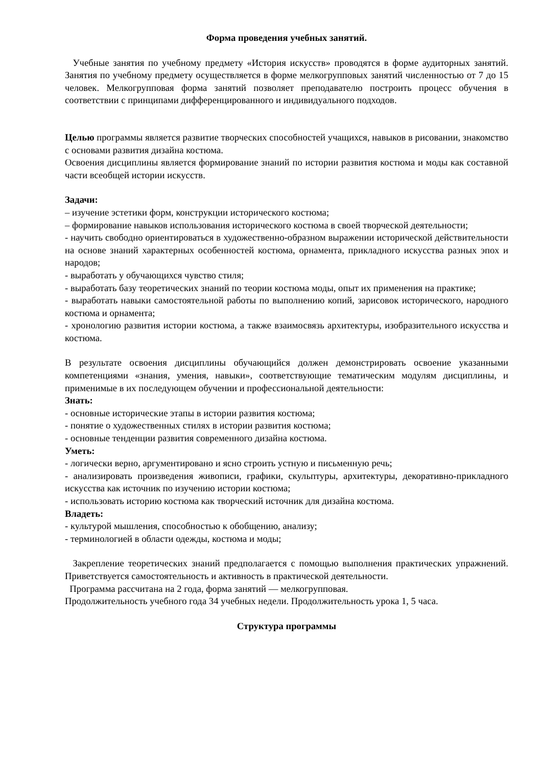Форма проведения учебных занятий.
Учебные занятия по учебному предмету «История искусств» проводятся в форме аудиторных занятий. Занятия по учебному предмету осуществляется в форме мелкогрупповых занятий численностью от 7 до 15 человек. Мелкогрупповая форма занятий позволяет преподавателю построить процесс обучения в соответствии с принципами дифференцированного и индивидуального подходов.
Целью программы является развитие творческих способностей учащихся, навыков в рисовании, знакомство с основами развития дизайна костюма.
Освоения дисциплины является формирование знаний по истории развития костюма и моды как составной части всеобщей истории искусств.
Задачи:
– изучение эстетики форм, конструкции исторического костюма;
– формирование навыков использования исторического костюма в своей творческой деятельности;
- научить свободно ориентироваться в художественно-образном выражении исторической действительности на основе знаний характерных особенностей костюма, орнамента, прикладного искусства разных эпох и народов;
- выработать у обучающихся чувство стиля;
- выработать базу теоретических знаний по теории костюма моды, опыт их применения на практике;
- выработать навыки самостоятельной работы по выполнению копий, зарисовок исторического, народного костюма и орнамента;
- хронологию развития истории костюма, а также взаимосвязь архитектуры, изобразительного искусства и костюма.
В результате освоения дисциплины обучающийся должен демонстрировать освоение указанными компетенциями «знания, умения, навыки», соответствующие тематическим модулям дисциплины, и применимые в их последующем обучении и профессиональной деятельности:
Знать:
- основные исторические этапы в истории развития костюма;
- понятие о художественных стилях в истории развития костюма;
- основные тенденции развития современного дизайна костюма.
Уметь:
- логически верно, аргументировано и ясно строить устную и письменную речь;
- анализировать произведения живописи, графики, скульптуры, архитектуры, декоративно-прикладного искусства как источник по изучению истории костюма;
- использовать историю костюма как творческий источник для дизайна костюма.
Владеть:
- культурой мышления, способностью к обобщению, анализу;
- терминологией в области одежды, костюма и моды;
Закрепление теоретических знаний предполагается с помощью выполнения практических упражнений. Приветствуется самостоятельность и активность в практической деятельности.
Программа рассчитана на 2 года, форма занятий — мелкогрупповая.
Продолжительность учебного года 34 учебных недели. Продолжительность урока 1, 5 часа.
Структура программы